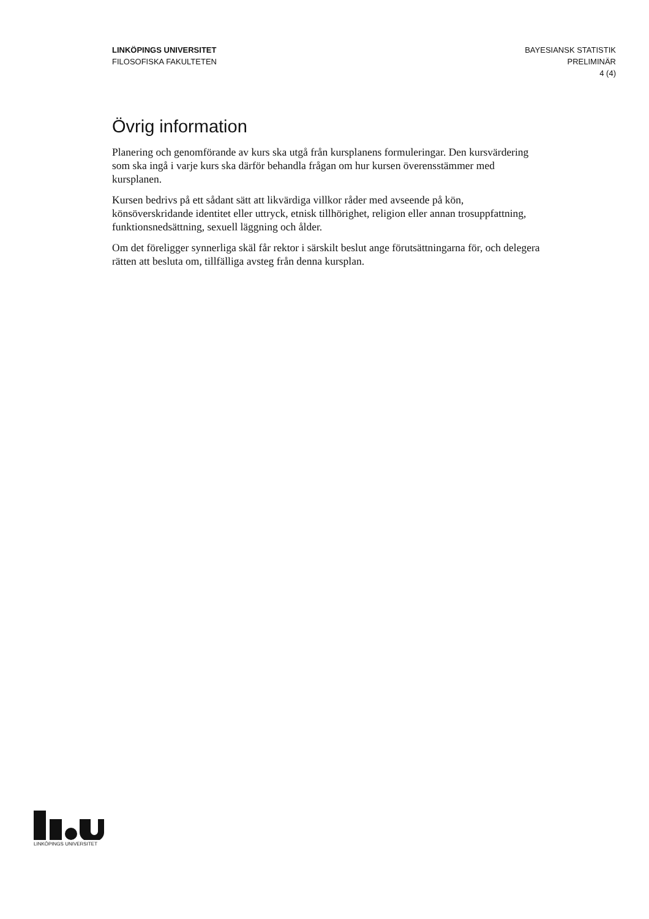LINKÖPINGS UNIVERSITET
FILOSOFISKA FAKULTETEN
BAYESIANSK STATISTIK
PRELIMINÄR
4 (4)
Övrig information
Planering och genomförande av kurs ska utgå från kursplanens formuleringar. Den kursvärdering som ska ingå i varje kurs ska därför behandla frågan om hur kursen överensstämmer med kursplanen.
Kursen bedrivs på ett sådant sätt att likvärdiga villkor råder med avseende på kön, könsöverskridande identitet eller uttryck, etnisk tillhörighet, religion eller annan trosuppfattning, funktionsnedsättning, sexuell läggning och ålder.
Om det föreligger synnerliga skäl får rektor i särskilt beslut ange förutsättningarna för, och delegera rätten att besluta om, tillfälliga avsteg från denna kursplan.
LINKÖPINGS UNIVERSITET